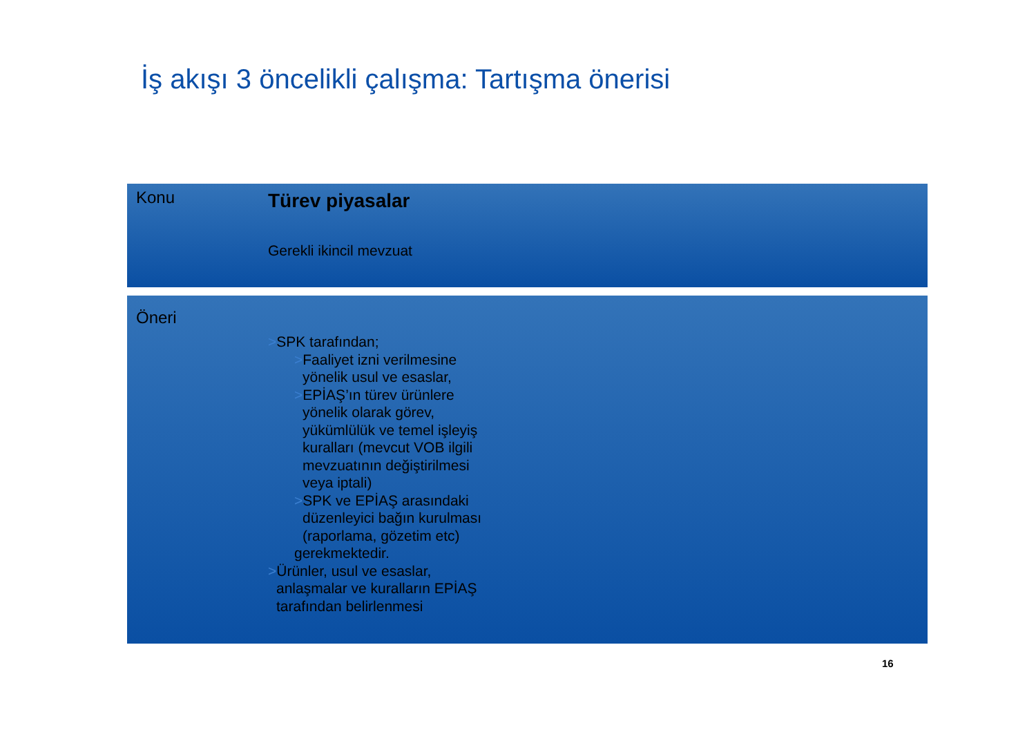İş akışı 3 öncelikli çalışma: Tartışma önerisi
Konu Türev piyasalar
Gerekli ikincil mevzuat
Öneri
>SPK tarafından;
>Faaliyet izni verilmesine yönelik usul ve esaslar,
>EPİAŞ’ın türev ürünlere yönelik olarak görev, yükümlülük ve temel işleyiş kuralları (mevcut VOB ilgili mevzuatının değiştirilmesi veya iptali)
>SPK ve EPİAŞ arasındaki düzenleyici bağın kurulması (raporlama, gözetim etc)
gerekmektedir.
>Ürünler, usul ve esaslar, anlaşmalar ve kuralların EPİAŞ tarafından belirlenmesi
16